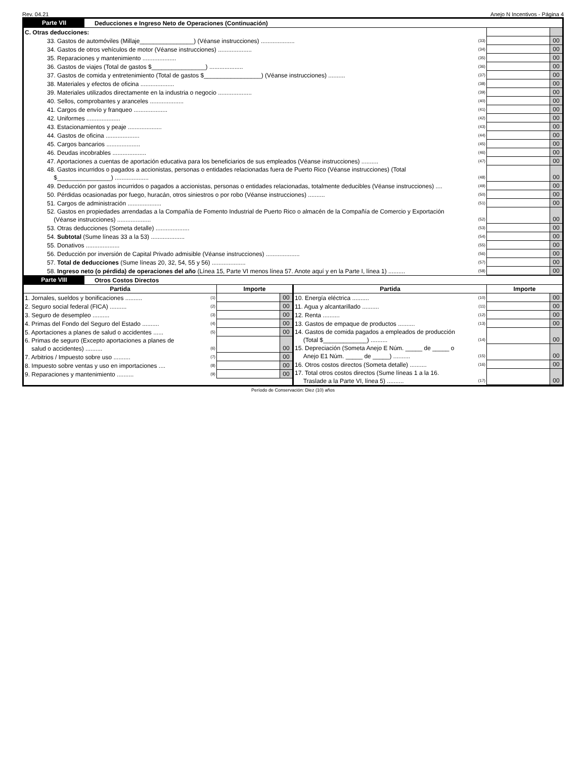Rev. 04.21 Anejo N Incentivos - Página 4
Parte VII Deducciones e Ingreso Neto de Operaciones (Continuación)
| C. Otras deducciones: | | | |
| 33. Gastos de automóviles (Millaje________________) (Véanse instrucciones) .................... | (33) | | 00 |
| 34. Gastos de otros vehículos de motor (Véanse instrucciones) .................... | (34) | | 00 |
| 35. Reparaciones y mantenimiento .................... | (35) | | 00 |
| 36. Gastos de viajes (Total de gastos $________________) .................... | (36) | | 00 |
| 37. Gastos de comida y entretenimiento (Total de gastos $_________________) (Véanse instrucciones) .......... | (37) | | 00 |
| 38. Materiales y efectos de oficina .................... | (38) | | 00 |
| 39. Materiales utilizados directamente en la industria o negocio .................... | (39) | | 00 |
| 40. Sellos, comprobantes y aranceles .................... | (40) | | 00 |
| 41. Cargos de envío y franqueo .................... | (41) | | 00 |
| 42. Uniformes .................... | (42) | | 00 |
| 43. Estacionamientos y peaje .................... | (43) | | 00 |
| 44. Gastos de oficina .................... | (44) | | 00 |
| 45. Cargos bancarios .................... | (45) | | 00 |
| 46. Deudas incobrables .................... | (46) | | 00 |
| 47. Aportaciones a cuentas de aportación educativa para los beneficiarios de sus empleados (Véanse instrucciones) .......... | (47) | | 00 |
| 48. Gastos incurridos o pagados a accionistas, personas o entidades relacionadas fuera de Puerto Rico (Véanse instrucciones) (Total $________________) .................... | (48) | | 00 |
| 49. Deducción por gastos incurridos o pagados a accionistas, personas o entidades relacionadas, totalmente deducibles (Véanse instrucciones) .... | (49) | | 00 |
| 50. Pérdidas ocasionadas por fuego, huracán, otros siniestros o por robo (Véanse instrucciones) .......... | (50) | | 00 |
| 51. Cargos de administración .................... | (51) | | 00 |
| 52. Gastos en propiedades arrendadas a la Compañía de Fomento Industrial de Puerto Rico o almacén de la Compañía de Comercio y Exportación (Véanse instrucciones) .................... | (52) | | 00 |
| 53. Otras deducciones (Someta detalle) .................... | (53) | | 00 |
| 54. Subtotal (Sume líneas 33 a la 53) .................... | (54) | | 00 |
| 55. Donativos .................... | (55) | | 00 |
| 56. Deducción por inversión de Capital Privado admisible (Véanse instrucciones) .................... | (56) | | 00 |
| 57. Total de deducciones (Sume líneas 20, 32, 54, 55 y 56) .................... | (57) | | 00 |
| 58. Ingreso neto (o pérdida) de operaciones del año (Línea 15, Parte VI menos línea 57. Anote aquí y en la Parte I, línea 1) .......... | (58) | | 00 |
Parte VIII Otros Costos Directos
| Partida | | Importe | |
| --- | --- | --- | --- |
| 1. Jornales, sueldos y bonificaciones .......... | (1) | | 00 |
| 2. Seguro social federal (FICA) .......... | (2) | | 00 |
| 3. Seguro de desempleo .......... | (3) | | 00 |
| 4. Primas del Fondo del Seguro del Estado .......... | (4) | | 00 |
| 5. Aportaciones a planes de salud o accidentes ...... | (5) | | 00 |
| 6. Primas de seguro (Excepto aportaciones a planes de salud o accidentes) .......... | (6) | | 00 |
| 7. Arbitrios / Impuesto sobre uso .......... | (7) | | 00 |
| 8. Impuesto sobre ventas y uso en importaciones .... | (8) | | 00 |
| 9. Reparaciones y mantenimiento .......... | (9) | | 00 |
| Partida | | Importe | |
| --- | --- | --- | --- |
| 10. Energía eléctrica .......... | (10) | | 00 |
| 11. Agua y alcantarillado .......... | (11) | | 00 |
| 12. Renta .......... | (12) | | 00 |
| 13. Gastos de empaque de productos .......... | (13) | | 00 |
| 14. Gastos de comida pagados a empleados de producción (Total $_____________) .......... | (14) | | 00 |
| 15. Depreciación (Someta Anejo E Núm. _____ de _____ o Anejo E1 Núm. _____ de _____) .......... | (15) | | 00 |
| 16. Otros costos directos (Someta detalle) .......... | (16) | | 00 |
| 17. Total otros costos directos (Sume líneas 1 a la 16. Traslade a la Parte VI, línea 5) .......... | (17) | | 00 |
Período de Conservación: Diez (10) años